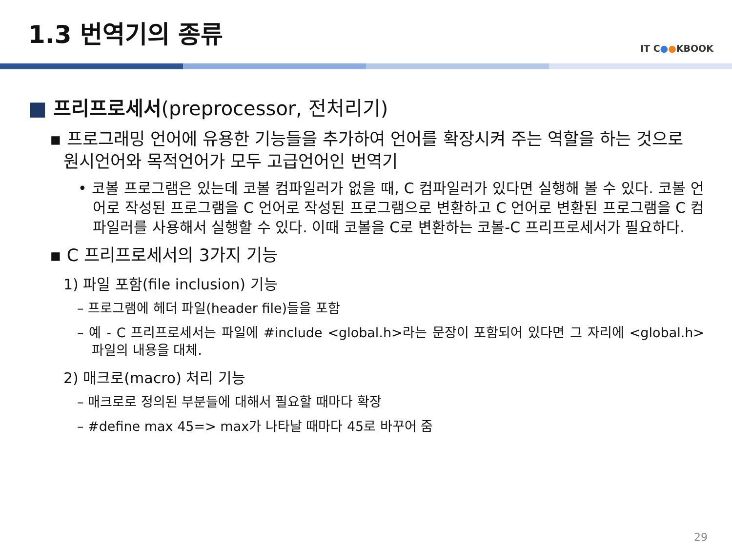1.3 번역기의 종류
IT C●●KBOOK
■ 프리프로세서(preprocessor, 전처리기)
▪ 프로그래밍 언어에 유용한 기능들을 추가하여 언어를 확장시켜 주는 역할을 하는 것으로 원시언어와 목적언어가 모두 고급언어인 번역기
• 코볼 프로그램은 있는데 코볼 컴파일러가 없을 때, C 컴파일러가 있다면 실행해 볼 수 있다. 코볼 언어로 작성된 프로그램을 C 언어로 작성된 프로그램으로 변환하고 C 언어로 변환된 프로그램을 C 컴파일러를 사용해서 실행할 수 있다. 이때 코볼을 C로 변환하는 코볼-C 프리프로세서가 필요하다.
▪ C 프리프로세서의 3가지 기능
1) 파일 포함(file inclusion) 기능
– 프로그램에 헤더 파일(header file)들을 포함
– 예 - C 프리프로세서는 파일에 #include <global.h>라는 문장이 포함되어 있다면 그 자리에 <global.h> 파일의 내용을 대체.
2) 매크로(macro) 처리 기능
– 매크로로 정의된 부분들에 대해서 필요할 때마다 확장
– #define max 45=> max가 나타날 때마다 45로 바꾸어 줌
29